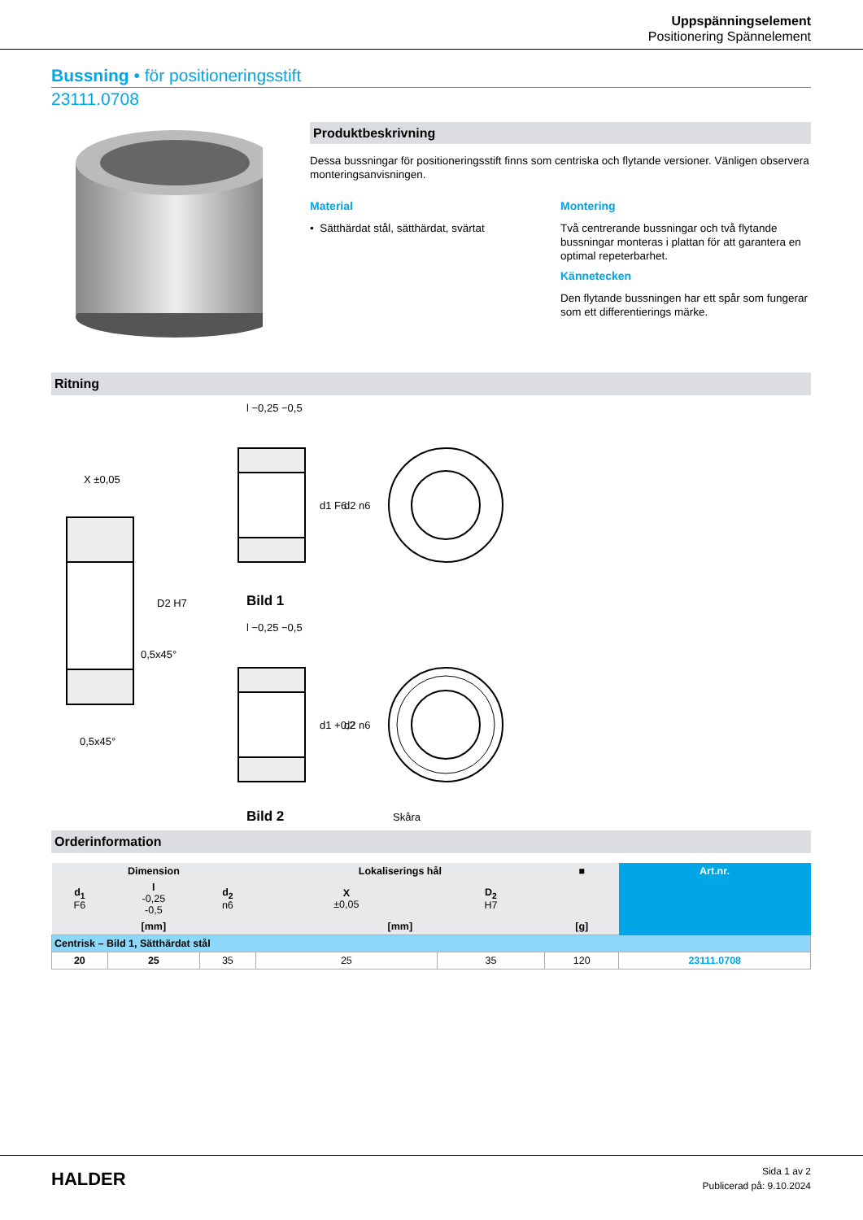Uppspänningselement
Positionering Spännelement
Bussning • för positioneringsstift
23111.0708
Produktbeskrivning
Dessa bussningar för positioneringsstift finns som centriska och flytande versioner. Vänligen observera monteringsanvisningen.
Material
• Sätthärdat stål, sätthärdat, svärtat
Montering
Två centrerande bussningar och två flytande bussningar monteras i plattan för att garantera en optimal repeterbarhet.
Kännetecken
Den flytande bussningen har ett spår som fungerar som ett differentierings märke.
Ritning
X ±0,05
l −0,25 −0,5
l −0,25 −0,5
0,5x45°
0,5x45°
D2 H7
d1 F6
d2 n6
d1 +0,2
d2 n6
Bild 1
Bild 2
Skåra
Orderinformation
| Dimension | | | Lokaliserings hål | | ■ | Art.nr. |
| --- | --- | --- | --- | --- | --- | --- |
| d<sub>1</sub> F6 | l -0,25 -0,5 | d<sub>2</sub> n6 | X ±0,05 | D<sub>2</sub> H7 | | |
| [mm] | | | [mm] | | [g] | |
| Centrisk – Bild 1, Sätthärdat stål | | | | | | |
| 20 | 25 | 35 | 25 | 35 | 120 | 23111.0708 |
HALDER
Sida 1 av 2
Publicerad på: 9.10.2024